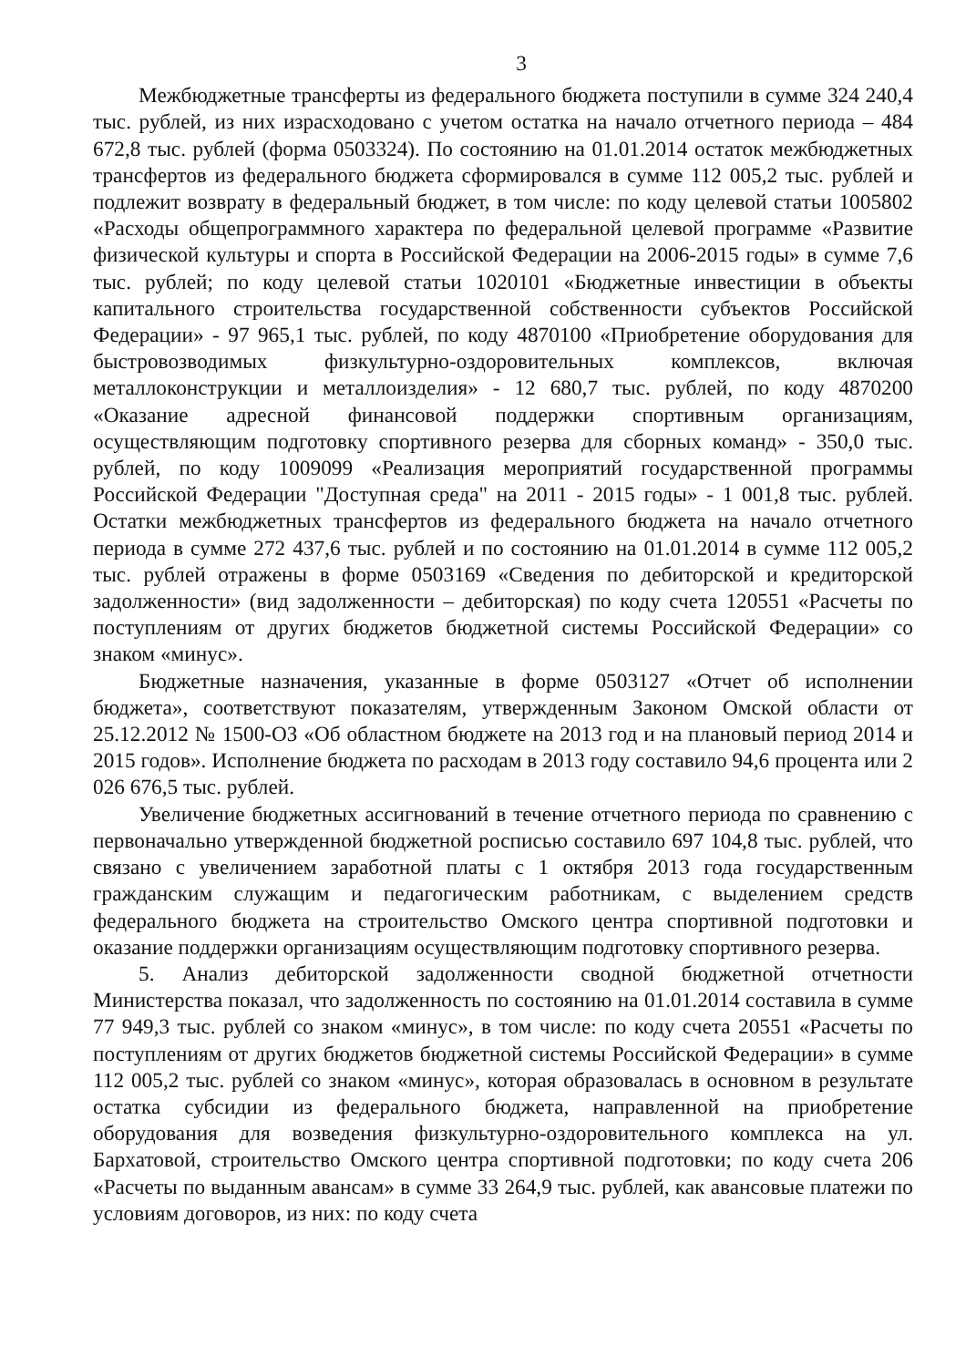3
Межбюджетные трансферты из федерального бюджета поступили в сумме 324 240,4 тыс. рублей, из них израсходовано с учетом остатка на начало отчетного периода – 484 672,8 тыс. рублей (форма 0503324). По состоянию на 01.01.2014 остаток межбюджетных трансфертов из федерального бюджета сформировался в сумме 112 005,2 тыс. рублей и подлежит возврату в федеральный бюджет, в том числе: по коду целевой статьи 1005802 «Расходы общепрограммного характера по федеральной целевой программе «Развитие физической культуры и спорта в Российской Федерации на 2006-2015 годы» в сумме 7,6 тыс. рублей; по коду целевой статьи 1020101 «Бюджетные инвестиции в объекты капитального строительства государственной собственности субъектов Российской Федерации» - 97 965,1 тыс. рублей, по коду 4870100 «Приобретение оборудования для быстровозводимых физкультурно-оздоровительных комплексов, включая металлоконструкции и металлоизделия» - 12 680,7 тыс. рублей, по коду 4870200 «Оказание адресной финансовой поддержки спортивным организациям, осуществляющим подготовку спортивного резерва для сборных команд» - 350,0 тыс. рублей, по коду 1009099 «Реализация мероприятий государственной программы Российской Федерации "Доступная среда" на 2011 - 2015 годы» - 1 001,8 тыс. рублей. Остатки межбюджетных трансфертов из федерального бюджета на начало отчетного периода в сумме 272 437,6 тыс. рублей и по состоянию на 01.01.2014 в сумме 112 005,2 тыс. рублей отражены в форме 0503169 «Сведения по дебиторской и кредиторской задолженности» (вид задолженности – дебиторская) по коду счета 120551 «Расчеты по поступлениям от других бюджетов бюджетной системы Российской Федерации» со знаком «минус».
Бюджетные назначения, указанные в форме 0503127 «Отчет об исполнении бюджета», соответствуют показателям, утвержденным Законом Омской области от 25.12.2012 № 1500-ОЗ «Об областном бюджете на 2013 год и на плановый период 2014 и 2015 годов». Исполнение бюджета по расходам в 2013 году составило 94,6 процента или 2 026 676,5 тыс. рублей.
Увеличение бюджетных ассигнований в течение отчетного периода по сравнению с первоначально утвержденной бюджетной росписью составило 697 104,8 тыс. рублей, что связано с увеличением заработной платы с 1 октября 2013 года государственным гражданским служащим и педагогическим работникам, с выделением средств федерального бюджета на строительство Омского центра спортивной подготовки и оказание поддержки организациям осуществляющим подготовку спортивного резерва.
5. Анализ дебиторской задолженности сводной бюджетной отчетности Министерства показал, что задолженность по состоянию на 01.01.2014 составила в сумме 77 949,3 тыс. рублей со знаком «минус», в том числе: по коду счета 20551 «Расчеты по поступлениям от других бюджетов бюджетной системы Российской Федерации» в сумме 112 005,2 тыс. рублей со знаком «минус», которая образовалась в основном в результате остатка субсидии из федерального бюджета, направленной на приобретение оборудования для возведения физкультурно-оздоровительного комплекса на ул. Бархатовой, строительство Омского центра спортивной подготовки; по коду счета 206 «Расчеты по выданным авансам» в сумме 33 264,9 тыс. рублей, как авансовые платежи по условиям договоров, из них: по коду счета